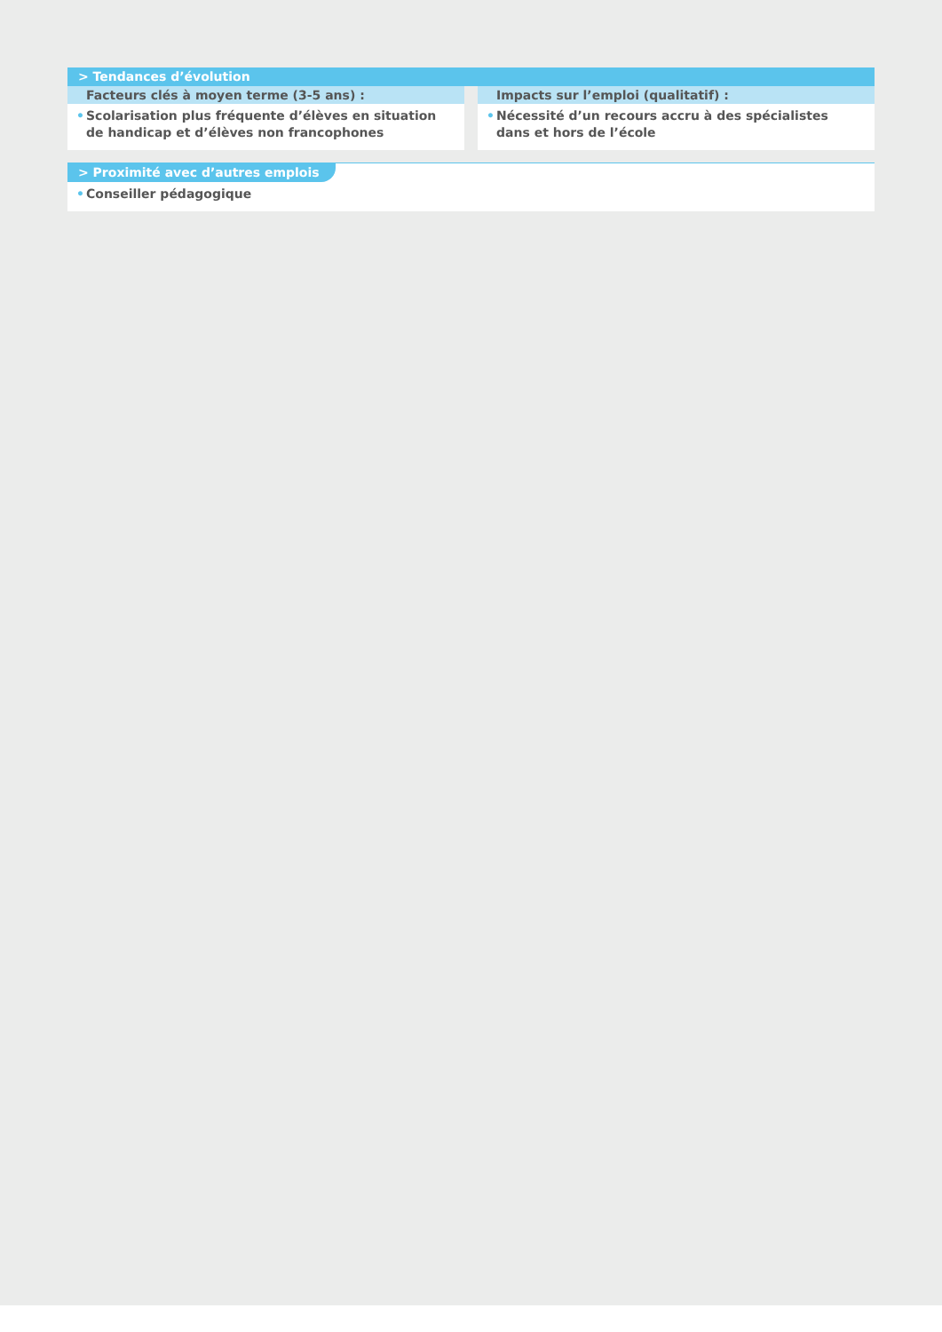> Tendances d’évolution
Facteurs clés à moyen terme (3-5 ans) :
• Scolarisation plus fréquente d’élèves en situation
de handicap et d’élèves non francophones
Impacts sur l’emploi (qualitatif) :
• Nécessité d’un recours accru à des spécialistes dans et hors de l’école
> Proximité avec d’autres emplois
• Conseiller pédagogique